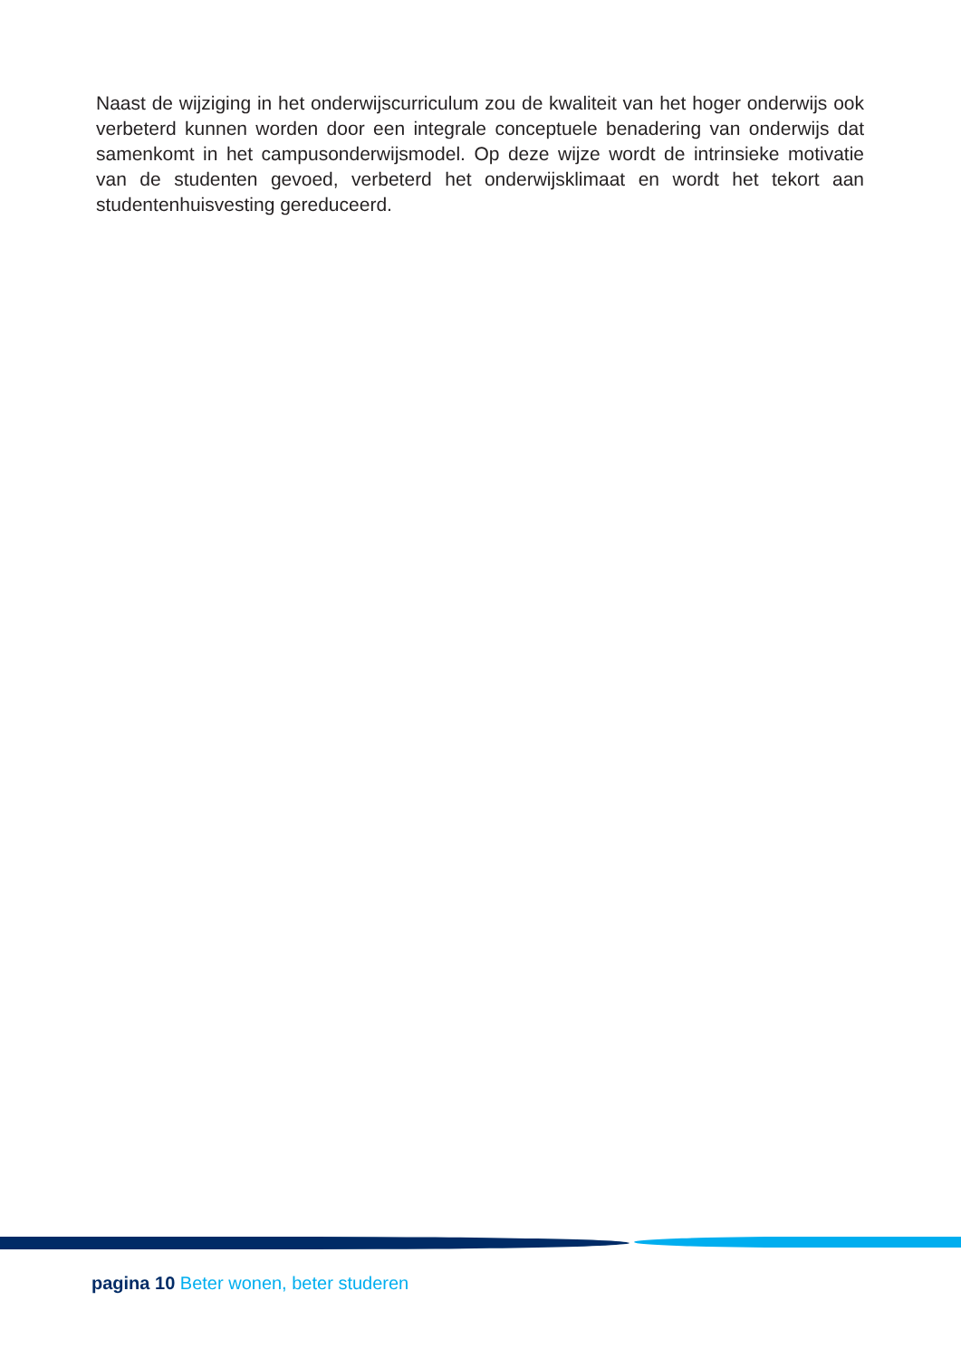Naast de wijziging in het onderwijscurriculum zou de kwaliteit van het hoger onderwijs ook verbeterd kunnen worden door een integrale conceptuele benadering van onderwijs dat samenkomt in het campusonderwijsmodel. Op deze wijze wordt de intrinsieke motivatie van de studenten gevoed, verbeterd het onderwijsklimaat en wordt het tekort aan studentenhuisvesting gereduceerd.
pagina 10 Beter wonen, beter studeren